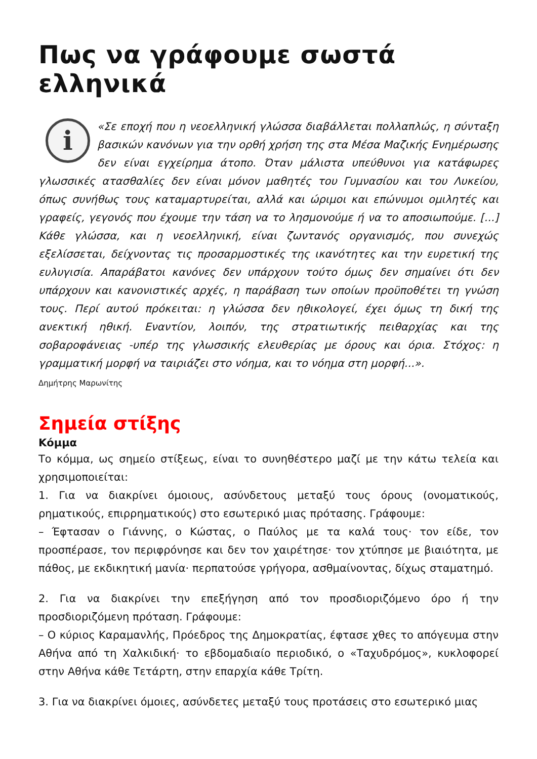Πως να γράφουμε σωστά ελληνικά
i «Σε εποχή που η νεοελληνική γλώσσα διαβάλλεται πολλαπλώς, η σύνταξη βασικών κανόνων για την ορθή χρήση της στα Μέσα Μαζικής Ενημέρωσης δεν είναι εγχείρημα άτοπο. Όταν μάλιστα υπεύθυνοι για κατάφωρες γλωσσικές ατασθαλίες δεν είναι μόνον μαθητές του Γυμνασίου και του Λυκείου, όπως συνήθως τους καταμαρτυρείται, αλλά και ώριμοι και επώνυμοι ομιλητές και γραφείς, γεγονός που έχουμε την τάση να το λησμονούμε ή να το αποσιωπούμε. [...] Κάθε γλώσσα, και η νεοελληνική, είναι ζωντανός οργανισμός, που συνεχώς εξελίσσεται, δείχνοντας τις προσαρμοστικές της ικανότητες και την ευρετική της ευλυγισία. Απαράβατοι κανόνες δεν υπάρχουν τούτο όμως δεν σημαίνει ότι δεν υπάρχουν και κανονιστικές αρχές, η παράβαση των οποίων προϋποθέτει τη γνώση τους. Περί αυτού πρόκειται: η γλώσσα δεν ηθικολογεί, έχει όμως τη δική της ανεκτική ηθική. Εναντίον, λοιπόν, της στρατιωτικής πειθαρχίας και της σοβαροφάνειας -υπέρ της γλωσσικής ελευθερίας με όρους και όρια. Στόχος: η γραμματική μορφή να ταιριάζει στο νόημα, και το νόημα στη μορφή...».
Δημήτρης Μαρωνίτης
Σημεία στίξης
Κόμμα
Το κόμμα, ως σημείο στίξεως, είναι το συνηθέστερο μαζί με την κάτω τελεία και χρησιμοποιείται:
1. Για να διακρίνει όμοιους, ασύνδετους μεταξύ τους όρους (ονοματικούς, ρηματικούς, επιρρηματικούς) στο εσωτερικό μιας πρότασης. Γράφουμε:
– Έφτασαν ο Γιάννης, ο Κώστας, ο Παύλος με τα καλά τους· τον είδε, τον προσπέρασε, τον περιφρόνησε και δεν τον χαιρέτησε· τον χτύπησε με βιαιότητα, με πάθος, με εκδικητική μανία· περπατούσε γρήγορα, ασθμαίνοντας, δίχως σταματημό.
2. Για να διακρίνει την επεξήγηση από τον προσδιοριζόμενο όρο ή την προσδιοριζόμενη πρόταση. Γράφουμε:
– Ο κύριος Καραμανλής, Πρόεδρος της Δημοκρατίας, έφτασε χθες το απόγευμα στην Αθήνα από τη Χαλκιδική· το εβδομαδιαίο περιοδικό, ο «Ταχυδρόμος», κυκλοφορεί στην Αθήνα κάθε Τετάρτη, στην επαρχία κάθε Τρίτη.
3. Για να διακρίνει όμοιες, ασύνδετες μεταξύ τους προτάσεις στο εσωτερικό μιας